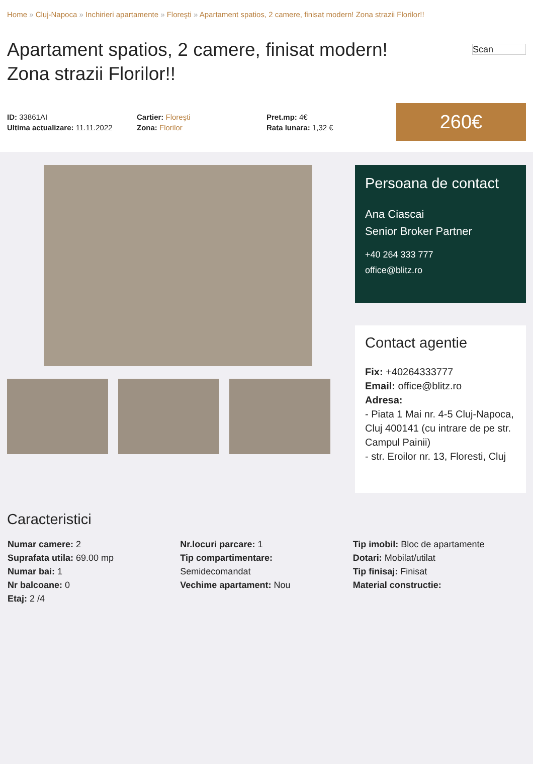Home » Cluj-Napoca » Inchirieri apartamente » Floreşti » Apartament spatios, 2 camere, finisat modern! Zona strazii Florilor!!
Apartament spatios, 2 camere, finisat modern! Zona strazii Florilor!!
Scan
ID: 33861AI
Ultima actualizare: 11.11.2022
Cartier: Floreşti
Zona: Florilor
Pret.mp: 4€
Rata lunara: 1,32 €
260€
Persoana de contact
Ana Ciascai
Senior Broker Partner
+40 264 333 777
office@blitz.ro
Contact agentie
Fix: +40264333777
Email: office@blitz.ro
Adresa:
- Piata 1 Mai nr. 4-5 Cluj-Napoca, Cluj 400141 (cu intrare de pe str. Campul Painii)
- str. Eroilor nr. 13, Floresti, Cluj
Caracteristici
Numar camere: 2
Suprafata utila: 69.00 mp
Numar bai: 1
Nr balcoane: 0
Etaj: 2 /4
Nr.locuri parcare: 1
Tip compartimentare:
Semidecomandat
Vechime apartament: Nou
Tip imobil: Bloc de apartamente
Dotari: Mobilat/utilat
Tip finisaj: Finisat
Material constructie: